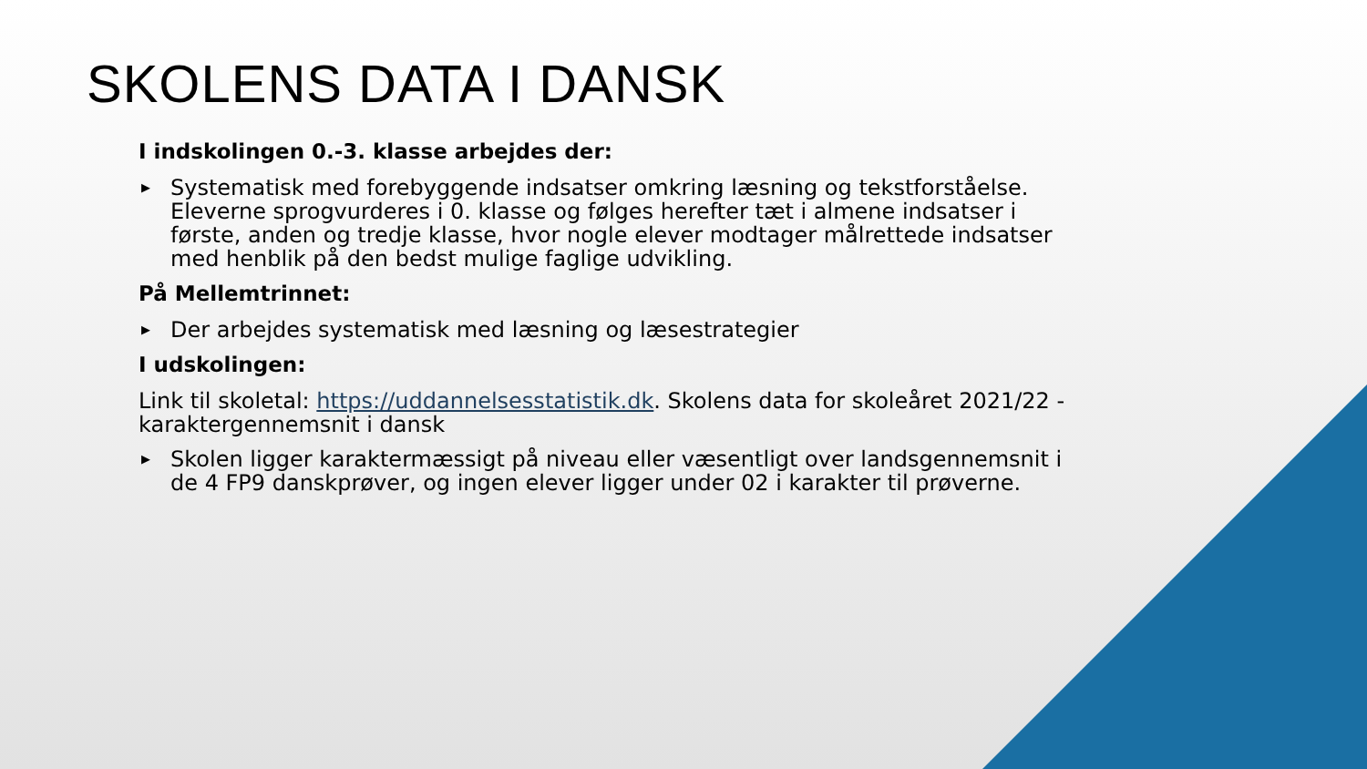SKOLENS DATA I DANSK
I indskolingen 0.-3. klasse arbejdes der:
▶ Systematisk med forebyggende indsatser omkring læsning og tekstforståelse. Eleverne sprogvurderes i 0. klasse og følges herefter tæt i almene indsatser i første, anden og tredje klasse, hvor nogle elever modtager målrettede indsatser med henblik på den bedst mulige faglige udvikling.
På Mellemtrinnet:
▶ Der arbejdes systematisk med læsning og læsestrategier
I udskolingen:
Link til skoletal: https://uddannelsesstatistik.dk. Skolens data for skoleåret 2021/22 - karaktergennemsnit i dansk
▶ Skolen ligger karaktermæssigt på niveau eller væsentligt over landsgennemsnit i de 4 FP9 danskprøver, og ingen elever ligger under 02 i karakter til prøverne.